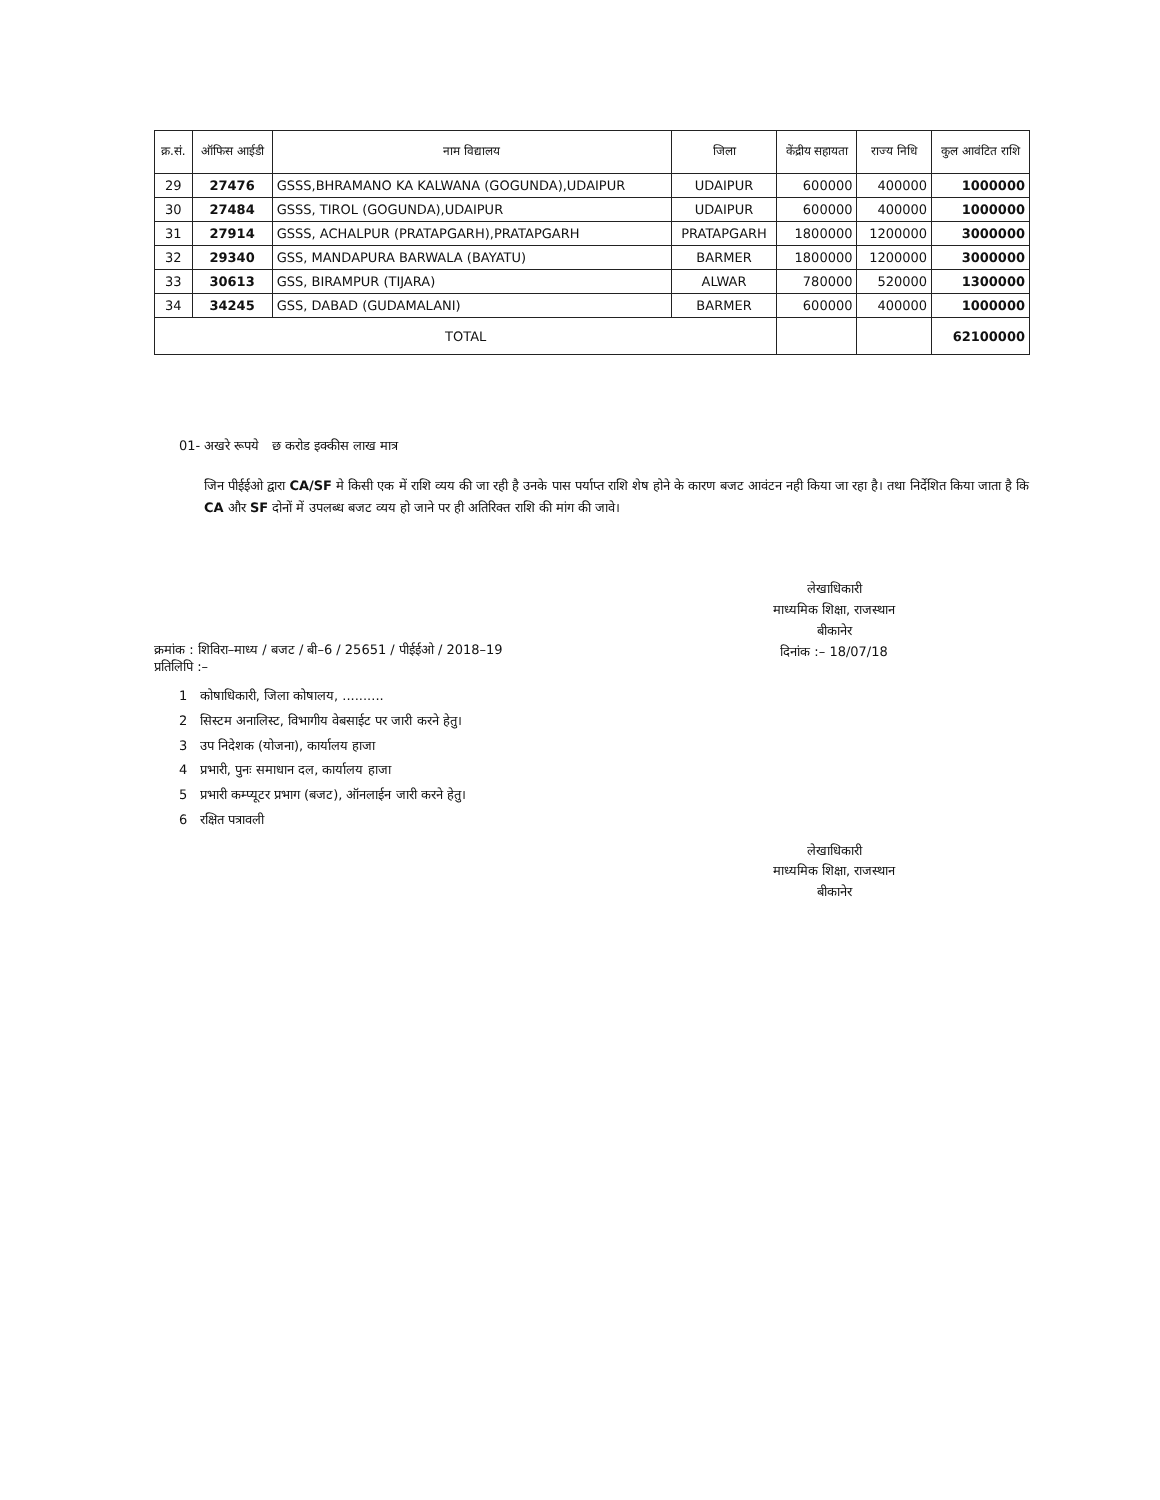| क्र.सं. | ऑफिस आईडी | नाम विद्यालय | जिला | केंद्रीय सहायता | राज्य निधि | कुल आवंटित राशि |
| --- | --- | --- | --- | --- | --- | --- |
| 29 | 27476 | GSSS,BHRAMANO KA KALWANA (GOGUNDA),UDAIPUR | UDAIPUR | 600000 | 400000 | 1000000 |
| 30 | 27484 | GSSS, TIROL (GOGUNDA),UDAIPUR | UDAIPUR | 600000 | 400000 | 1000000 |
| 31 | 27914 | GSSS, ACHALPUR (PRATAPGARH),PRATAPGARH | PRATAPGARH | 1800000 | 1200000 | 3000000 |
| 32 | 29340 | GSS, MANDAPURA BARWALA (BAYATU) | BARMER | 1800000 | 1200000 | 3000000 |
| 33 | 30613 | GSS, BIRAMPUR (TIJARA) | ALWAR | 780000 | 520000 | 1300000 |
| 34 | 34245 | GSS, DABAD (GUDAMALANI) | BARMER | 600000 | 400000 | 1000000 |
| TOTAL | | | | | | 62100000 |
01- अखरे रूपये छ करोड इक्कीस लाख मात्र
जिन पीईईओ द्वारा CA/SF मे किसी एक में राशि व्यय की जा रही है उनके पास पर्याप्त राशि शेष होने के कारण बजट आवंटन नही किया जा रहा है। तथा निर्देशित किया जाता है कि CA और SF दोनों में उपलब्ध बजट व्यय हो जाने पर ही अतिरिक्त राशि की मांग की जावे।
लेखाधिकारी
माध्यमिक शिक्षा, राजस्थान
बीकानेर
दिनांक :– 18/07/18
क्रमांक : शिविरा–माध्य / बजट / बी–6 / 25651 / पीईईओ / 2018–19
प्रतिलिपि :–
1 कोषाधिकारी, जिला कोषालय, ..........
2 सिस्टम अनालिस्ट, विभागीय वेबसाईट पर जारी करने हेतु।
3 उप निदेशक (योजना), कार्यालय हाजा
4 प्रभारी, पुनः समाधान दल, कार्यालय हाजा
5 प्रभारी कम्प्यूटर प्रभाग (बजट), ऑनलाईन जारी करने हेतु।
6 रक्षित पत्रावली
लेखाधिकारी
माध्यमिक शिक्षा, राजस्थान
बीकानेर